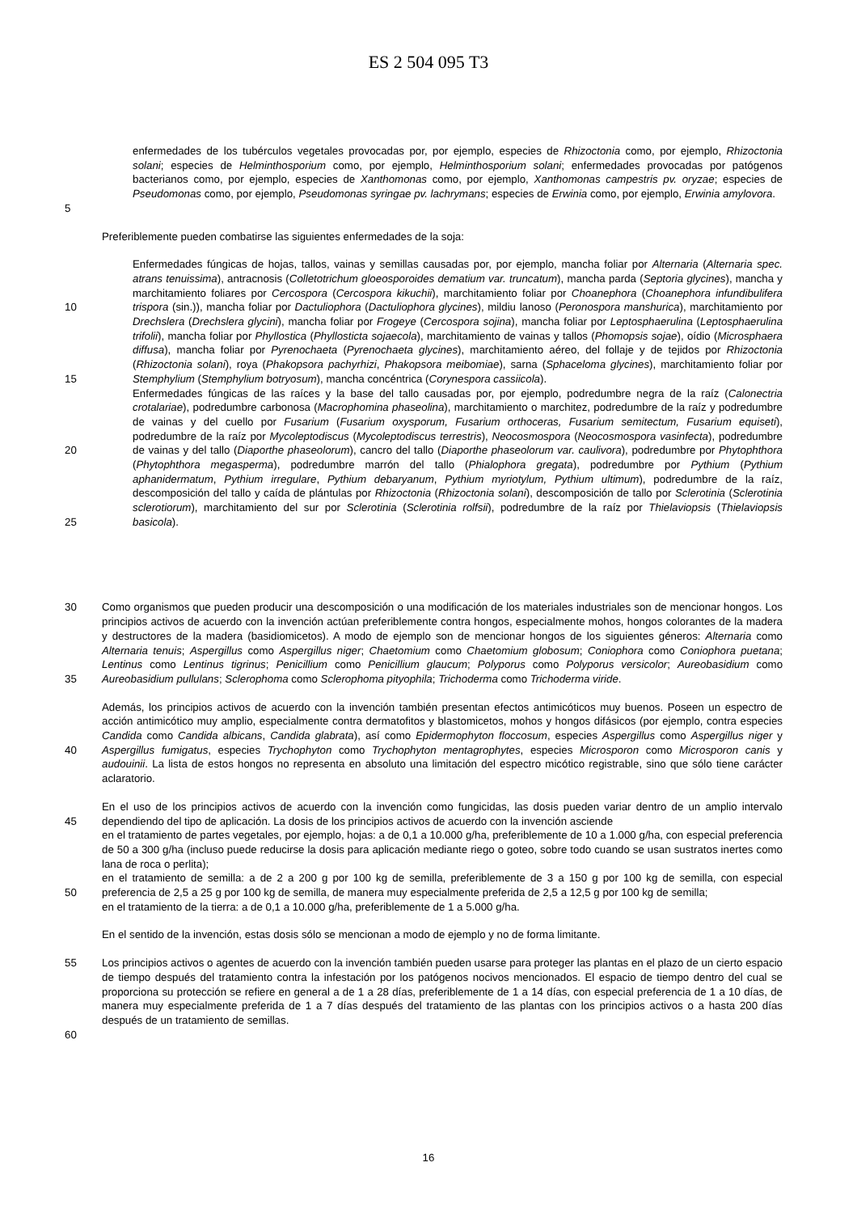ES 2 504 095 T3
5 enfermedades de los tubérculos vegetales provocadas por, por ejemplo, especies de Rhizoctonia como, por ejemplo, Rhizoctonia solani; especies de Helminthosporium como, por ejemplo, Helminthosporium solani; enfermedades provocadas por patógenos bacterianos como, por ejemplo, especies de Xanthomonas como, por ejemplo, Xanthomonas campestris pv. oryzae; especies de Pseudomonas como, por ejemplo, Pseudomonas syringae pv. lachrymans; especies de Erwinia como, por ejemplo, Erwinia amylovora.
Preferiblemente pueden combatirse las siguientes enfermedades de la soja:
10
15
20
25
Enfermedades fúngicas de hojas, tallos, vainas y semillas causadas por, por ejemplo, mancha foliar por Alternaria (Alternaria spec. atrans tenuissima), antracnosis (Colletotrichum gloeosporoides dematium var. truncatum), mancha parda (Septoria glycines), mancha y marchitamiento foliares por Cercospora (Cercospora kikuchii), marchitamiento foliar por Choanephora (Choanephora infundibulifera trispora (sin.)), mancha foliar por Dactuliophora (Dactuliophora glycines), mildiu lanoso (Peronospora manshurica), marchitamiento por Drechslera (Drechslera glycini), mancha foliar por Frogeye (Cercospora sojina), mancha foliar por Leptosphaerulina (Leptosphaerulina trifolii), mancha foliar por Phyllostica (Phyllosticta sojaecola), marchitamiento de vainas y tallos (Phomopsis sojae), oídio (Microsphaera diffusa), mancha foliar por Pyrenochaeta (Pyrenochaeta glycines), marchitamiento aéreo, del follaje y de tejidos por Rhizoctonia (Rhizoctonia solani), roya (Phakopsora pachyrhizi, Phakopsora meibomiae), sarna (Sphaceloma glycines), marchitamiento foliar por Stemphylium (Stemphylium botryosum), mancha concéntrica (Corynespora cassiicola).
Enfermedades fúngicas de las raíces y la base del tallo causadas por, por ejemplo, podredumbre negra de la raíz (Calonectria crotalariae), podredumbre carbonosa (Macrophomina phaseolina), marchitamiento o marchitez, podredumbre de la raíz y podredumbre de vainas y del cuello por Fusarium (Fusarium oxysporum, Fusarium orthoceras, Fusarium semitectum, Fusarium equiseti), podredumbre de la raíz por Mycoleptodiscus (Mycoleptodiscus terrestris), Neocosmospora (Neocosmospora vasinfecta), podredumbre de vainas y del tallo (Diaporthe phaseolorum), cancro del tallo (Diaporthe phaseolorum var. caulivora), podredumbre por Phytophthora (Phytophthora megasperma), podredumbre marrón del tallo (Phialophora gregata), podredumbre por Pythium (Pythium aphanidermatum, Pythium irregulare, Pythium debaryanum, Pythium myriotylum, Pythium ultimum), podredumbre de la raíz, descomposición del tallo y caída de plántulas por Rhizoctonia (Rhizoctonia solani), descomposición de tallo por Sclerotinia (Sclerotinia sclerotiorum), marchitamiento del sur por Sclerotinia (Sclerotinia rolfsii), podredumbre de la raíz por Thielaviopsis (Thielaviopsis basicola).
30
35
Como organismos que pueden producir una descomposición o una modificación de los materiales industriales son de mencionar hongos. Los principios activos de acuerdo con la invención actúan preferiblemente contra hongos, especialmente mohos, hongos colorantes de la madera y destructores de la madera (basidiomicetos). A modo de ejemplo son de mencionar hongos de los siguientes géneros: Alternaria como Alternaria tenuis; Aspergillus como Aspergillus niger; Chaetomium como Chaetomium globosum; Coniophora como Coniophora puetana; Lentinus como Lentinus tigrinus; Penicillium como Penicillium glaucum; Polyporus como Polyporus versicolor; Aureobasidium como Aureobasidium pullulans; Sclerophoma como Sclerophoma pityophila; Trichoderma como Trichoderma viride.
40 Además, los principios activos de acuerdo con la invención también presentan efectos antimicóticos muy buenos. Poseen un espectro de acción antimicótico muy amplio, especialmente contra dermatofitos y blastomicetos, mohos y hongos difásicos (por ejemplo, contra especies Candida como Candida albicans, Candida glabrata), así como Epidermophyton floccosum, especies Aspergillus como Aspergillus niger y Aspergillus fumigatus, especies Trychophyton como Trychophyton mentagrophytes, especies Microsporon como Microsporon canis y audouinii. La lista de estos hongos no representa en absoluto una limitación del espectro micótico registrable, sino que sólo tiene carácter aclaratorio.
45
50
En el uso de los principios activos de acuerdo con la invención como fungicidas, las dosis pueden variar dentro de un amplio intervalo dependiendo del tipo de aplicación. La dosis de los principios activos de acuerdo con la invención asciende
en el tratamiento de partes vegetales, por ejemplo, hojas: a de 0,1 a 10.000 g/ha, preferiblemente de 10 a 1.000 g/ha, con especial preferencia de 50 a 300 g/ha (incluso puede reducirse la dosis para aplicación mediante riego o goteo, sobre todo cuando se usan sustratos inertes como lana de roca o perlita);
en el tratamiento de semilla: a de 2 a 200 g por 100 kg de semilla, preferiblemente de 3 a 150 g por 100 kg de semilla, con especial preferencia de 2,5 a 25 g por 100 kg de semilla, de manera muy especialmente preferida de 2,5 a 12,5 g por 100 kg de semilla;
en el tratamiento de la tierra: a de 0,1 a 10.000 g/ha, preferiblemente de 1 a 5.000 g/ha.
En el sentido de la invención, estas dosis sólo se mencionan a modo de ejemplo y no de forma limitante.
55
60
Los principios activos o agentes de acuerdo con la invención también pueden usarse para proteger las plantas en el plazo de un cierto espacio de tiempo después del tratamiento contra la infestación por los patógenos nocivos mencionados. El espacio de tiempo dentro del cual se proporciona su protección se refiere en general a de 1 a 28 días, preferiblemente de 1 a 14 días, con especial preferencia de 1 a 10 días, de manera muy especialmente preferida de 1 a 7 días después del tratamiento de las plantas con los principios activos o a hasta 200 días después de un tratamiento de semillas.
16